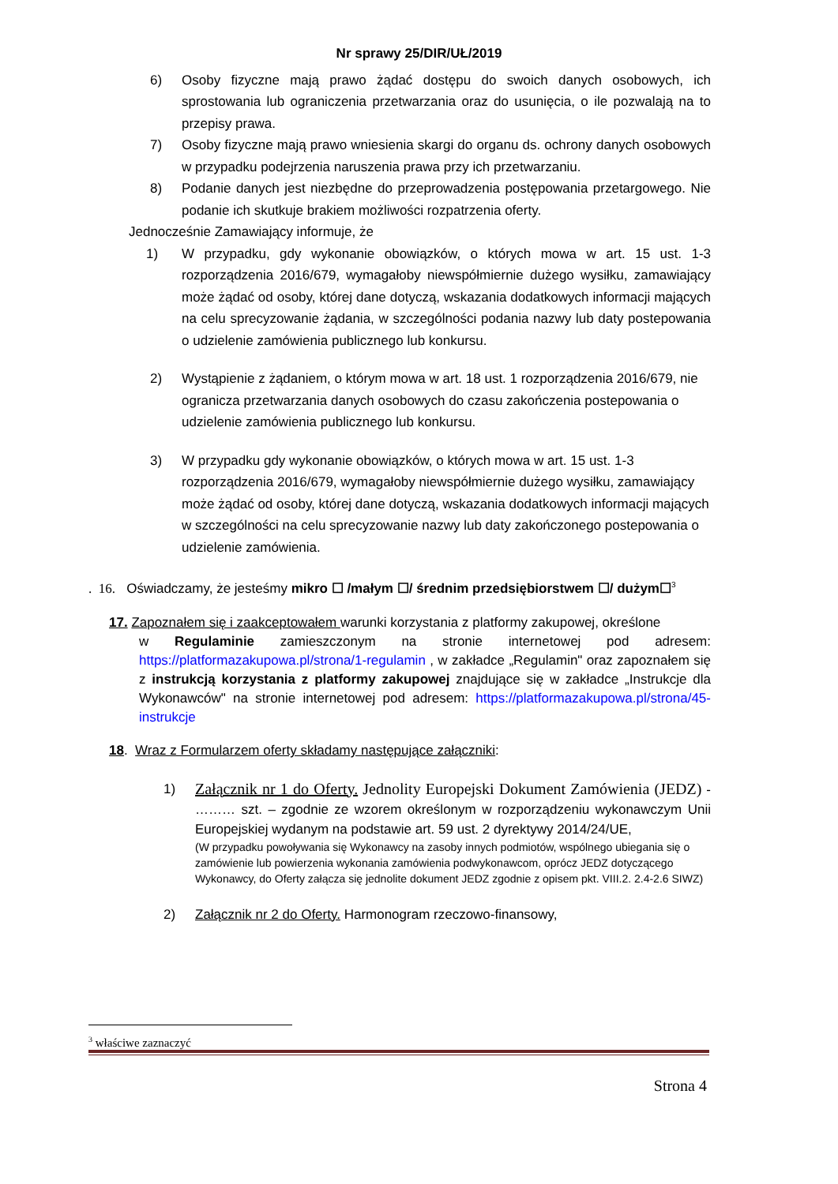Nr sprawy 25/DIR/UŁ/2019
6) Osoby fizyczne mają prawo żądać dostępu do swoich danych osobowych, ich sprostowania lub ograniczenia przetwarzania oraz do usunięcia, o ile pozwalają na to przepisy prawa.
7) Osoby fizyczne mają prawo wniesienia skargi do organu ds. ochrony danych osobowych w przypadku podejrzenia naruszenia prawa przy ich przetwarzaniu.
8) Podanie danych jest niezbędne do przeprowadzenia postępowania przetargowego. Nie podanie ich skutkuje brakiem możliwości rozpatrzenia oferty.
Jednocześnie Zamawiający informuje, że
1) W przypadku, gdy wykonanie obowiązków, o których mowa w art. 15 ust. 1-3 rozporządzenia 2016/679, wymagałoby niewspółmiernie dużego wysiłku, zamawiający może żądać od osoby, której dane dotyczą, wskazania dodatkowych informacji mających na celu sprecyzowanie żądania, w szczególności podania nazwy lub daty postepowania o udzielenie zamówienia publicznego lub konkursu.
2) Wystąpienie z żądaniem, o którym mowa w art. 18 ust. 1 rozporządzenia 2016/679, nie ogranicza przetwarzania danych osobowych do czasu zakończenia postepowania o udzielenie zamówienia publicznego lub konkursu.
3) W przypadku gdy wykonanie obowiązków, o których mowa w art. 15 ust. 1-3 rozporządzenia 2016/679, wymagałoby niewspółmiernie dużego wysiłku, zamawiający może żądać od osoby, której dane dotyczą, wskazania dodatkowych informacji mających w szczególności na celu sprecyzowanie nazwy lub daty zakończonego postepowania o udzielenie zamówienia.
. 16. Oświadczamy, że jesteśmy mikro ☐ /małym ☐/ średnim przedsiębiorstwem ☐/ dużym☐<sup>3</sup>
17. Zapoznałem się i zaakceptowałem warunki korzystania z platformy zakupowej, określone
w Regulaminie zamieszczonym na stronie internetowej pod adresem: https://platformazakupowa.pl/strona/1-regulamin , w zakładce „Regulamin" oraz zapoznałem się z instrukcją korzystania z platformy zakupowej znajdujące się w zakładce „Instrukcje dla Wykonawców" na stronie internetowej pod adresem: https://platformazakupowa.pl/strona/45-instrukcje
18. Wraz z Formularzem oferty składamy następujące załączniki:
1) Załącznik nr 1 do Oferty. Jednolity Europejski Dokument Zamówienia (JEDZ) - ……… szt. – zgodnie ze wzorem określonym w rozporządzeniu wykonawczym Unii Europejskiej wydanym na podstawie art. 59 ust. 2 dyrektywy 2014/24/UE,
(W przypadku powoływania się Wykonawcy na zasoby innych podmiotów, wspólnego ubiegania się o zamówienie lub powierzenia wykonania zamówienia podwykonawcom, oprócz JEDZ dotyczącego Wykonawcy, do Oferty załącza się jednolite dokument JEDZ zgodnie z opisem pkt. VIII.2. 2.4-2.6 SIWZ)
2) Załącznik nr 2 do Oferty. Harmonogram rzeczowo-finansowy,
<sup>3</sup> właściwe zaznaczyć
Strona 4